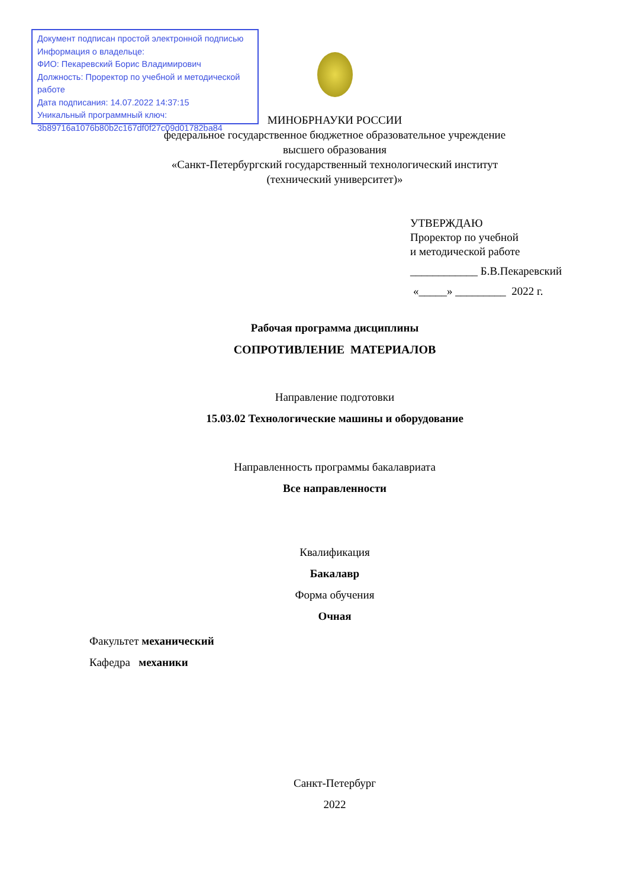Документ подписан простой электронной подписью
Информация о владельце:
ФИО: Пекаревский Борис Владимирович
Должность: Проректор по учебной и методической работе
Дата подписания: 14.07.2022 14:37:15
Уникальный программный ключ:
3b89716a1076b80b2c167df0f27c09d01782ba84
МИНОБРНАУКИ РОССИИ
федеральное государственное бюджетное образовательное учреждение
высшего образования
«Санкт-Петербургский государственный технологический институт
(технический университет)»
УТВЕРЖДАЮ
Проректор по учебной
и методической работе
____________ Б.В.Пекаревский
«_____» _________ 2022 г.
Рабочая программа дисциплины
СОПРОТИВЛЕНИЕ МАТЕРИАЛОВ
Направление подготовки
15.03.02 Технологические машины и оборудование
Направленность программы бакалавриата
Все направленности
Квалификация
Бакалавр
Форма обучения
Очная
Факультет механический
Кафедра механики
Санкт-Петербург
2022